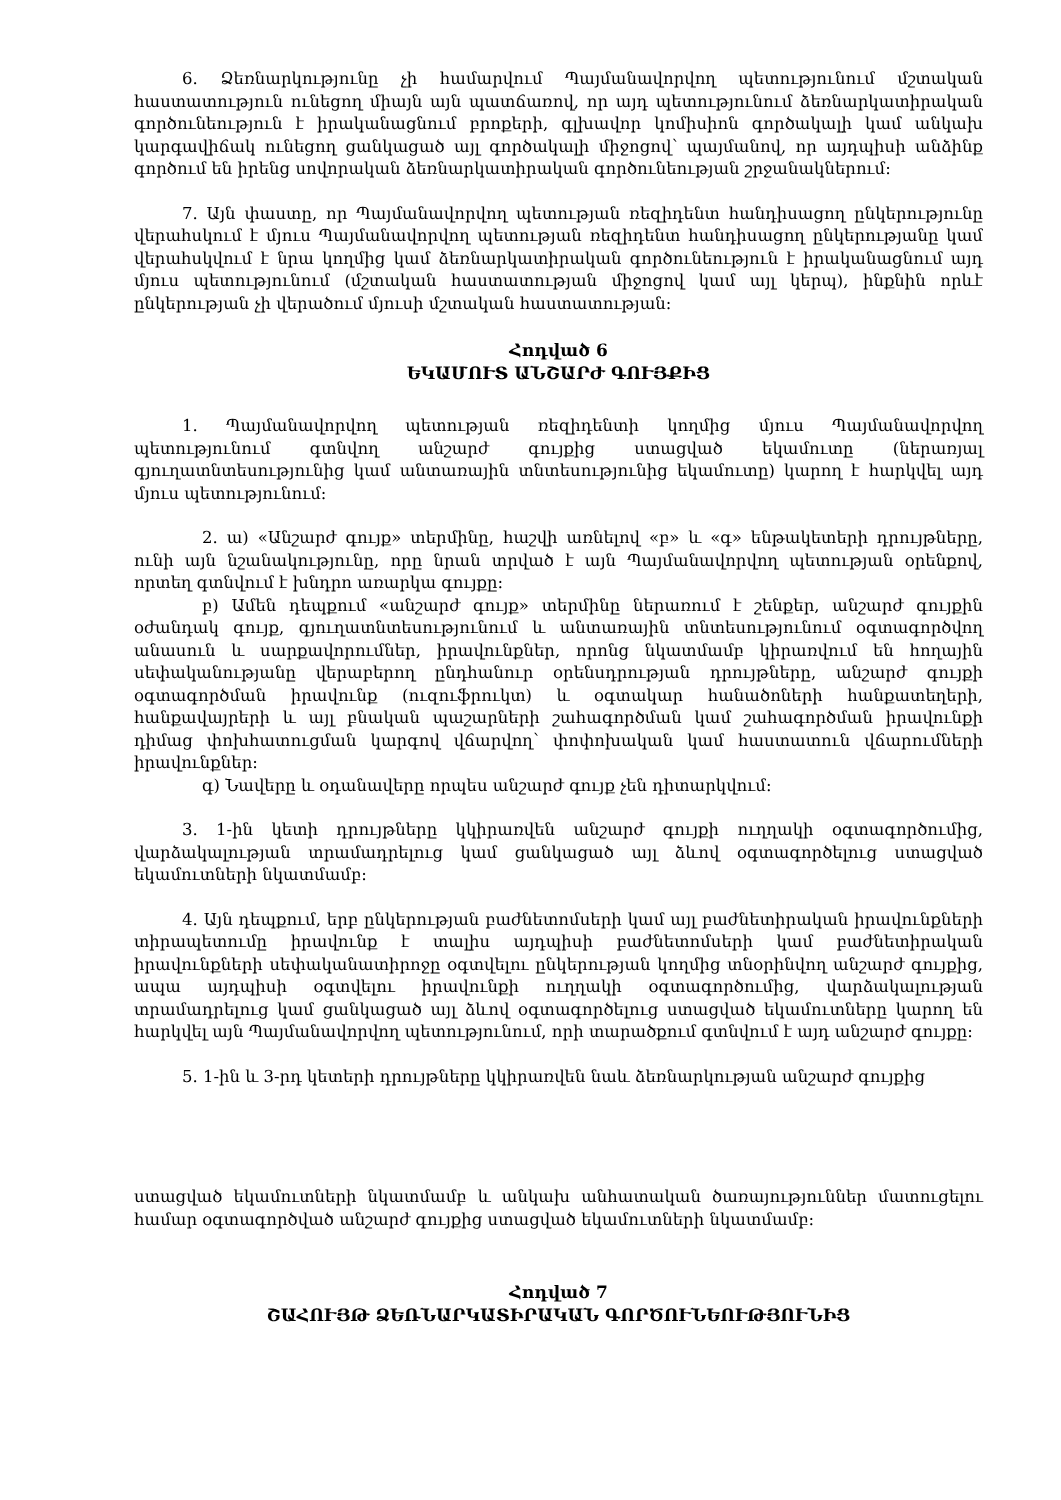6. Ձեռնարկությունը չի համարվում Պայմանավորվող պետությունում մշտական հաստատություն ունեցող միայն այն պատճառով, որ այդ պետությունում ձեռնարկատիրական գործունեություն է իրականացնում բրոքերի, գլխավոր կոմիսիոն գործակալի կամ անկախ կարգավիճակ ունեցող ցանկացած այլ գործակալի միջոցով՝ պայմանով, որ այդպիսի անձինք գործում են իրենց սովորական ձեռնարկատիրական գործունեության շրջանակներում:
7. Այն փաստը, որ Պայմանավորվող պետության ռեզիդենտ հանդիսացող ընկերությունը վերահսկում է մյուս Պայմանավորվող պետության ռեզիդենտ հանդիսացող ընկերությանը կամ վերահսկվում է նրա կողմից կամ ձեռնարկատիրական գործունեություն է իրականացնում այդ մյուս պետությունում (մշտական հաստատության միջոցով կամ այլ կերպ), ինքնին որևէ ընկերության չի վերածում մյուսի մշտական հաստատության:
Հոդված 6
ԵԿԱՄՈՒՏ ԱՆՇԱՐԺ ԳՈՒՅՔԻՑ
1. Պայմանավորվող պետության ռեզիդենտի կողմից մյուս Պայմանավորվող պետությունում գտնվող անշարժ գույքից ստացված եկամուտը (ներառյալ գյուղատնտեսությունից կամ անտառային տնտեսությունից եկամուտը) կարող է հարկվել այդ մյուս պետությունում:
2. ա) «Անշարժ գույք» տերմինը, հաշվի առնելով «բ» և «գ» ենթակետերի դրույթները, ունի այն նշանակությունը, որը նրան տրված է այն Պայմանավորվող պետության օրենքով, որտեղ գտնվում է խնդրո առարկա գույքը:
բ) Ամեն դեպքում «անշարժ գույք» տերմինը ներառում է շենքեր, անշարժ գույքին օժանդակ գույք, գյուղատնտեսությունում և անտառային տնտեսությունում օգտագործվող անասուն և սարքավորումներ, իրավունքներ, որոնց նկատմամբ կիրառվում են հողային սեփականությանը վերաբերող ընդհանուր օրենսդրության դրույթները, անշարժ գույքի օգտագործման իրավունք (ուզուֆրուկտ) և օգտակար հանածոների հանքատեղերի, հանքավայրերի և այլ բնական պաշարների շահագործման կամ շահագործման իրավունքի դիմաց փոխհատուցման կարգով վճարվող՝ փոփոխական կամ հաստատուն վճարումների իրավունքներ:
գ) Նավերը և օդանավերը որպես անշարժ գույք չեն դիտարկվում:
3. 1-ին կետի դրույթները կկիրառվեն անշարժ գույքի ուղղակի օգտագործումից, վարձակալության տրամադրելուց կամ ցանկացած այլ ձևով օգտագործելուց ստացված եկամուտների նկատմամբ:
4. Այն դեպքում, երբ ընկերության բաժնետոմսերի կամ այլ բաժնետիրական իրավունքների տիրապետումը իրավունք է տալիս այդպիսի բաժնետոմսերի կամ բաժնետիրական իրավունքների սեփականատիրոջը օգտվելու ընկերության կողմից տնօրինվող անշարժ գույքից, ապա այդպիսի օգտվելու իրավունքի ուղղակի օգտագործումից, վարձակալության տրամադրելուց կամ ցանկացած այլ ձևով օգտագործելուց ստացված եկամուտները կարող են հարկվել այն Պայմանավորվող պետությունում, որի տարածքում գտնվում է այդ անշարժ գույքը:
5. 1-ին և 3-րդ կետերի դրույթները կկիրառվեն նաև ձեռնարկության անշարժ գույքից
ստացված եկամուտների նկատմամբ և անկախ անհատական ծառայություններ մատուցելու համար օգտագործված անշարժ գույքից ստացված եկամուտների նկատմամբ:
Հոդված 7
ՇԱՀՈՒՅԹ ՁԵՌՆԱՐԿԱՏԻՐԱԿԱՆ ԳՈՐԾՈՒՆԵՈՒԹՅՈՒՆԻՑ